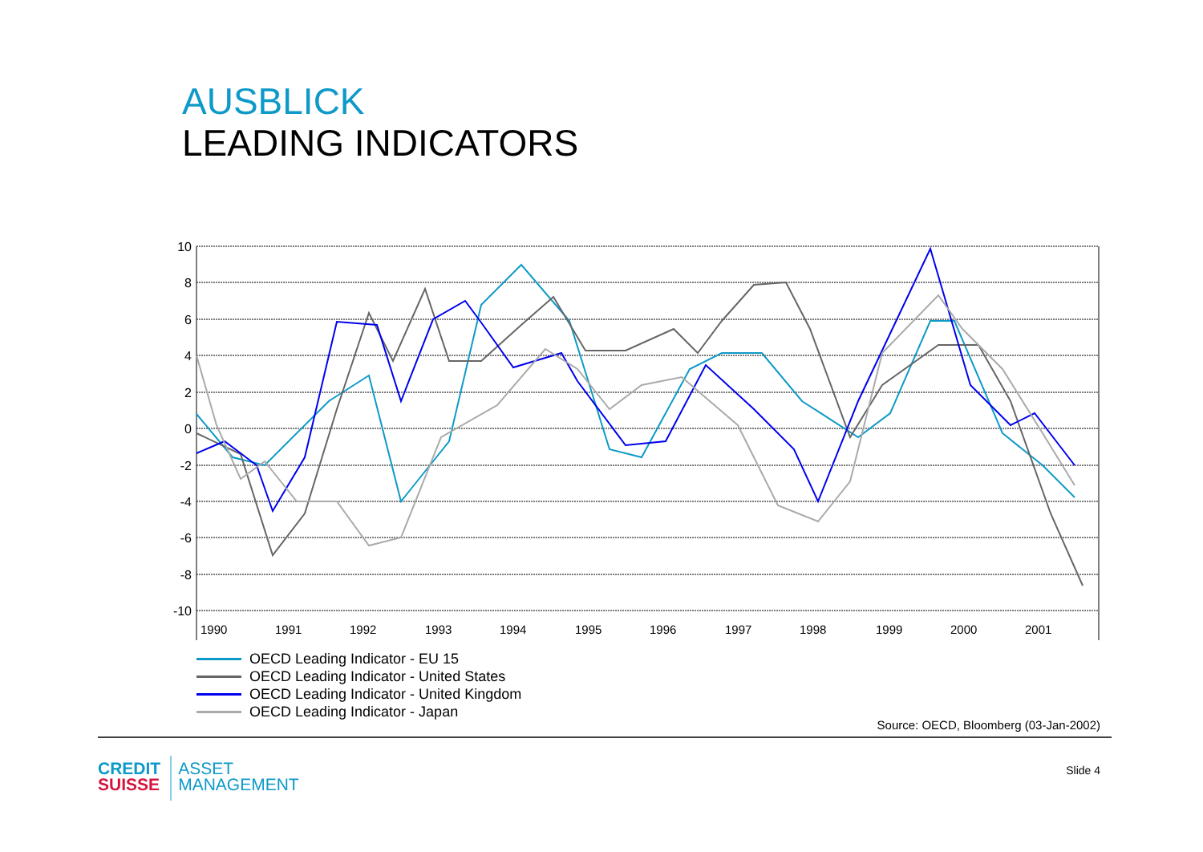AUSBLICK
LEADING INDICATORS
10
8
6
4
2
0
-2
-4
-6
-8
-10
1990
1991
1992
1993
1994
1995
1996
1997
1998
1999
2000
2001
OECD Leading Indicator - EU 15
OECD Leading Indicator - United States
OECD Leading Indicator - United Kingdom
OECD Leading Indicator - Japan
Source: OECD, Bloomberg (03-Jan-2002)
CREDIT
SUISSE
ASSET
MANAGEMENT
Slide 4